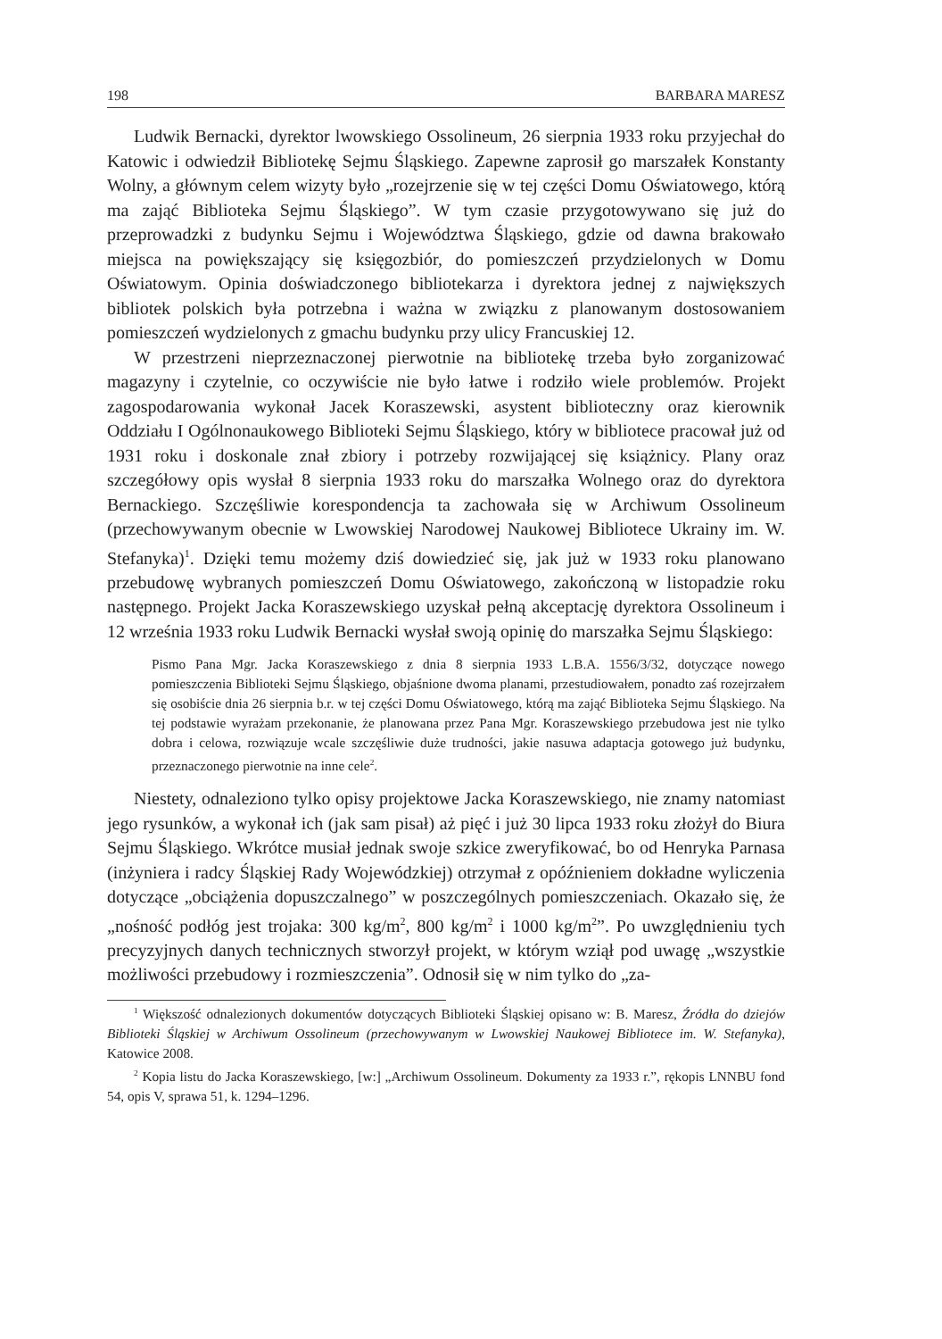198 BARBARA MARESZ
Ludwik Bernacki, dyrektor lwowskiego Ossolineum, 26 sierpnia 1933 roku przyjechał do Katowic i odwiedził Bibliotekę Sejmu Śląskiego. Zapewne zaprosił go marszałek Konstanty Wolny, a głównym celem wizyty było „rozejrzenie się w tej części Domu Oświatowego, którą ma zająć Biblioteka Sejmu Śląskiego”. W tym czasie przygotowywano się już do przeprowadzki z budynku Sejmu i Województwa Śląskiego, gdzie od dawna brakowało miejsca na powiększający się księgozbiór, do pomieszczeń przydzielonych w Domu Oświatowym. Opinia doświadczonego bibliotekarza i dyrektora jednej z największych bibliotek polskich była potrzebna i ważna w związku z planowanym dostosowaniem pomieszczeń wydzielonych z gmachu budynku przy ulicy Francuskiej 12.
W przestrzeni nieprzeznaczonej pierwotnie na bibliotekę trzeba było zorganizować magazyny i czytelnie, co oczywiście nie było łatwe i rodziło wiele problemów. Projekt zagospodarowania wykonał Jacek Koraszewski, asystent biblioteczny oraz kierownik Oddziału I Ogólnonaukowego Biblioteki Sejmu Śląskiego, który w bibliotece pracował już od 1931 roku i doskonale znał zbiory i potrzeby rozwijającej się książnicy. Plany oraz szczegółowy opis wysłał 8 sierpnia 1933 roku do marszałka Wolnego oraz do dyrektora Bernackiego. Szczęśliwie korespondencja ta zachowała się w Archiwum Ossolineum (przechowywanym obecnie w Lwowskiej Narodowej Naukowej Bibliotece Ukrainy im. W. Stefanyka)<sup>1</sup>. Dzięki temu możemy dziś dowiedzieć się, jak już w 1933 roku planowano przebudowę wybranych pomieszczeń Domu Oświatowego, zakończoną w listopadzie roku następnego. Projekt Jacka Koraszewskiego uzyskał pełną akceptację dyrektora Ossolineum i 12 września 1933 roku Ludwik Bernacki wysłał swoją opinię do marszałka Sejmu Śląskiego:
Pismo Pana Mgr. Jacka Koraszewskiego z dnia 8 sierpnia 1933 L.B.A. 1556/3/32, dotyczące nowego pomieszczenia Biblioteki Sejmu Śląskiego, objaśnione dwoma planami, przestudiowałem, ponadto zaś rozejrzałem się osobiście dnia 26 sierpnia b.r. w tej części Domu Oświatowego, którą ma zająć Biblioteka Sejmu Śląskiego. Na tej podstawie wyrażam przekonanie, że planowana przez Pana Mgr. Koraszewskiego przebudowa jest nie tylko dobra i celowa, rozwiązuje wcale szczęśliwie duże trudności, jakie nasuwa adaptacja gotowego już budynku, przeznaczonego pierwotnie na inne cele<sup>2</sup>.
Niestety, odnaleziono tylko opisy projektowe Jacka Koraszewskiego, nie znamy natomiast jego rysunków, a wykonał ich (jak sam pisał) aż pięć i już 30 lipca 1933 roku złożył do Biura Sejmu Śląskiego. Wkrótce musiał jednak swoje szkice zweryfikować, bo od Henryka Parnasa (inżyniera i radcy Śląskiej Rady Wojewódzkiej) otrzymał z opóźnieniem dokładne wyliczenia dotyczące „obciążenia dopuszczalnego” w poszczególnych pomieszczeniach. Okazało się, że „nośność podłóg jest trojaka: 300 kg/m<sup>2</sup>, 800 kg/m<sup>2</sup> i 1000 kg/m<sup>2</sup>”. Po uwzględnieniu tych precyzyjnych danych technicznych stworzył projekt, w którym wziął pod uwagę „wszystkie możliwości przebudowy i rozmieszczenia”. Odnosił się w nim tylko do „za-
<sup>1</sup> Większość odnalezionych dokumentów dotyczących Biblioteki Śląskiej opisano w: B. Maresz, Źródła do dziejów Biblioteki Śląskiej w Archiwum Ossolineum (przechowywanym w Lwowskiej Naukowej Bibliotece im. W. Stefanyka), Katowice 2008.
<sup>2</sup> Kopia listu do Jacka Koraszewskiego, [w:] „Archiwum Ossolineum. Dokumenty za 1933 r.”, rękopis LNNBU fond 54, opis V, sprawa 51, k. 1294–1296.